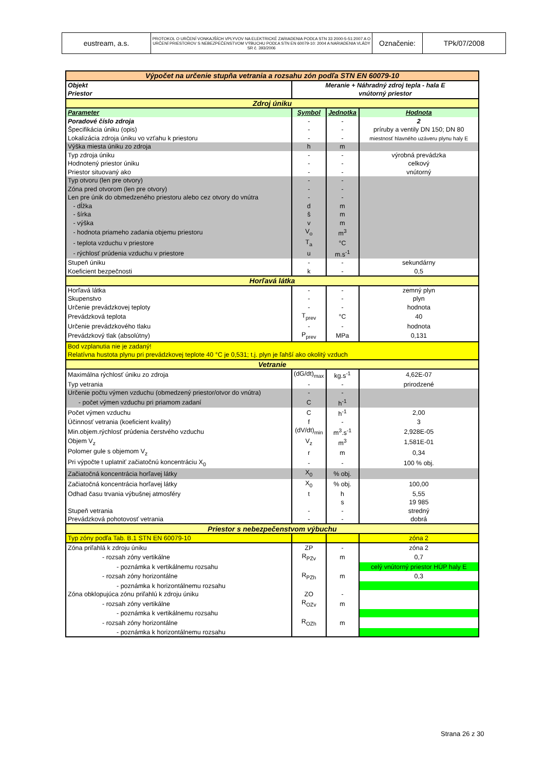| eustream, a.s. | PROTOKOL O URČENÍ VONKAJŠÍCH VPLYVOV NA ELEKTRICKÉ ZARIADENIA PODĽA STN 33 2000-5-51:2007 A O URČENÍ PRIESTOROV S NEBEZPEČENSTVOM VÝBUCHU PODĽA STN EN 60079-10: 2004 A NARIADENIA VLÁDY SR č. 393/2006 | Označenie: | TPk/07/2008 |
| Výpočet na určenie stupňa vetrania a rozsahu zón podľa STN EN 60079-10 | | | |
| Objekt | Meranie + Náhradný zdroj tepla - hala E | | |
| Priestor | vnútorný priestor | | |
| Zdroj úniku | | | |
| Parameter | Symbol | Jednotka | Hodnota |
| Poradové číslo zdroja | - | - | 2 |
| Špecifikácia úniku (opis) | - | - | príruby a ventily DN 150; DN 80 |
| Lokalizácia zdroja úniku vo vzťahu k priestoru | - | - | miestnosť hlavného uzáveru plynu haly E |
| Výška miesta úniku zo zdroja | h | m | |
| Typ zdroja úniku | - | - | výrobná prevádzka |
| Hodnotený priestor úniku | - | - | celkový |
| Priestor situovaný ako | - | - | vnútorný |
| Typ otvoru (len pre otvory) | - | - | |
| Zóna pred otvorom (len pre otvory) | - | - | |
| Len pre únik do obmedzeného priestoru alebo cez otvory do vnútra | - | - | |
| - dĺžka | d | m | |
| - šírka | š | m | |
| - výška | v | m | |
| - hodnota priameho zadania objemu priestoru | V<sub>o</sub> | m<sup>3</sup> | |
| - teplota vzduchu v priestore | T<sub>a</sub> | °C | |
| - rýchlosť prúdenia vzduchu v priestore | u | m.s<sup>-1</sup> | |
| Stupeň úniku | - | - | sekundárny |
| Koeficient bezpečnosti | k | - | 0,5 |
| Horľavá látka | | | |
| Horľavá látka | - | - | zemný plyn |
| Skupenstvo | - | - | plyn |
| Určenie prevádzkovej teploty | - | - | hodnota |
| Prevádzková teplota | T<sub>prev</sub> | °C | 40 |
| Určenie prevádzkového tlaku | - | - | hodnota |
| Prevádzkový tlak (absolútny) | P<sub>prev</sub> | MPa | 0,131 |
| Bod vzplanutia nie je zadaný! | | | |
| Relatívna hustota plynu pri prevádzkovej teplote 40 °C je 0,531; t.j. plyn je ľahší ako okolitý vzduch | | | |
| Vetranie | | | |
| Maximálna rýchlosť úniku zo zdroja | (dG/dt)<sub>max</sub> | kg.s<sup>-1</sup> | 4,62E-07 |
| Typ vetrania | - | - | prirodzené |
| Určenie počtu výmen vzduchu (obmedzený priestor/otvor do vnútra) | - | - | |
| - počet výmen vzduchu pri priamom zadaní | C | h<sup>-1</sup> | |
| Počet výmen vzduchu | C | h<sup>-1</sup> | 2,00 |
| Účinnosť vetrania (koeficient kvality) | f | - | 3 |
| Min.objem.rýchlosť prúdenia čerstvého vzduchu | (dV/dt)<sub>min</sub> | m<sup>3</sup>.s<sup>-1</sup> | 2,928E-05 |
| Objem V<sub>z</sub> | V<sub>z</sub> | m<sup>3</sup> | 1,581E-01 |
| Polomer gule s objemom V<sub>z</sub> | r | m | 0,34 |
| Pri výpočte t uplatniť začiatočnú koncentráciu X<sub>0</sub> | - | - | 100 % obj. |
| Začiatočná koncentrácia horľavej látky | X<sub>0</sub> | % obj. | |
| Začiatočná koncentrácia horľavej látky | X<sub>0</sub> | % obj. | 100,00 |
| Odhad času trvania výbušnej atmosféry | t | h | 5,55 |
| | | s | 19 985 |
| Stupeň vetrania | - | - | stredný |
| Prevádzková pohotovosť vetrania | - | - | dobrá |
| Priestor s nebezpečenstvom výbuchu | | | |
| Typ zóny podľa Tab. B.1 STN EN 60079-10 | | | zóna 2 |
| Zóna priľahlá k zdroju úniku | ZP | - | zóna 2 |
| - rozsah zóny vertikálne | R<sub>PZv</sub> | m | 0,7 |
| - poznámka k vertikálnemu rozsahu | | | celý vnútorný priestor HÚP haly E |
| - rozsah zóny horizontálne | R<sub>PZh</sub> | m | 0,3 |
| - poznámka k horizontálnemu rozsahu | | | |
| Zóna obklopujúca zónu priľahlú k zdroju úniku | ZO | - | |
| - rozsah zóny vertikálne | R<sub>OZv</sub> | m | |
| - poznámka k vertikálnemu rozsahu | | | |
| - rozsah zóny horizontálne | R<sub>OZh</sub> | m | |
| - poznámka k horizontálnemu rozsahu | | | |
Strana 26 z 30